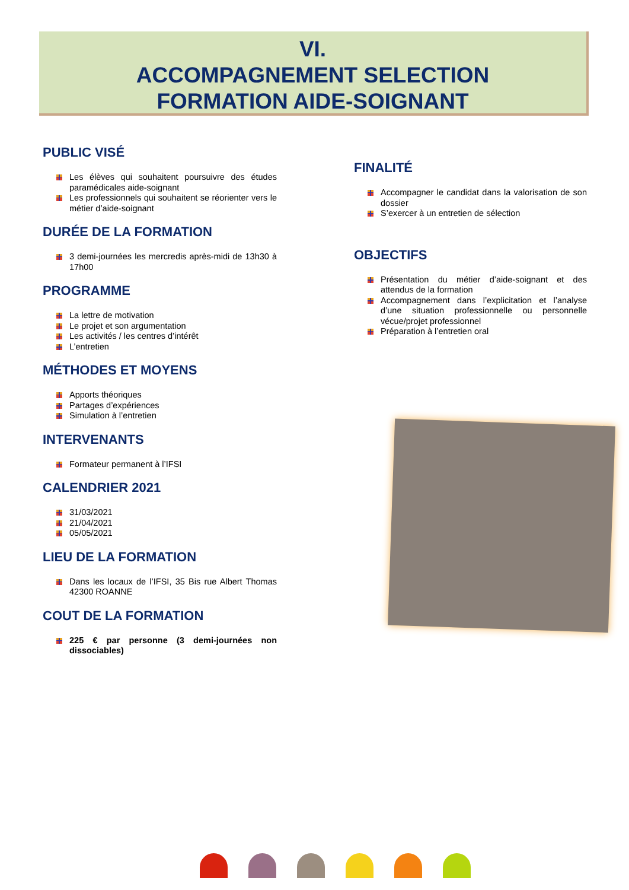VI.
ACCOMPAGNEMENT SELECTION
FORMATION AIDE-SOIGNANT
PUBLIC VISÉ
Les élèves qui souhaitent poursuivre des études paramédicales aide-soignant
Les professionnels qui souhaitent se réorienter vers le métier d’aide-soignant
DURÉE DE LA FORMATION
3 demi-journées les mercredis après-midi de 13h30 à 17h00
PROGRAMME
La lettre de motivation
Le projet et son argumentation
Les activités / les centres d’intérêt
L’entretien
MÉTHODES ET MOYENS
Apports théoriques
Partages d’expériences
Simulation à l’entretien
INTERVENANTS
Formateur permanent à l’IFSI
CALENDRIER 2021
31/03/2021
21/04/2021
05/05/2021
LIEU DE LA FORMATION
Dans les locaux de l’IFSI, 35 Bis rue Albert Thomas 42300 ROANNE
COUT DE LA FORMATION
225 € par personne (3 demi-journées non dissociables)
FINALITÉ
Accompagner le candidat dans la valorisation de son dossier
S’exercer à un entretien de sélection
OBJECTIFS
Présentation du métier d’aide-soignant et des attendus de la formation
Accompagnement dans l’explicitation et l’analyse d’une situation professionnelle ou personnelle vécue/projet professionnel
Préparation à l’entretien oral